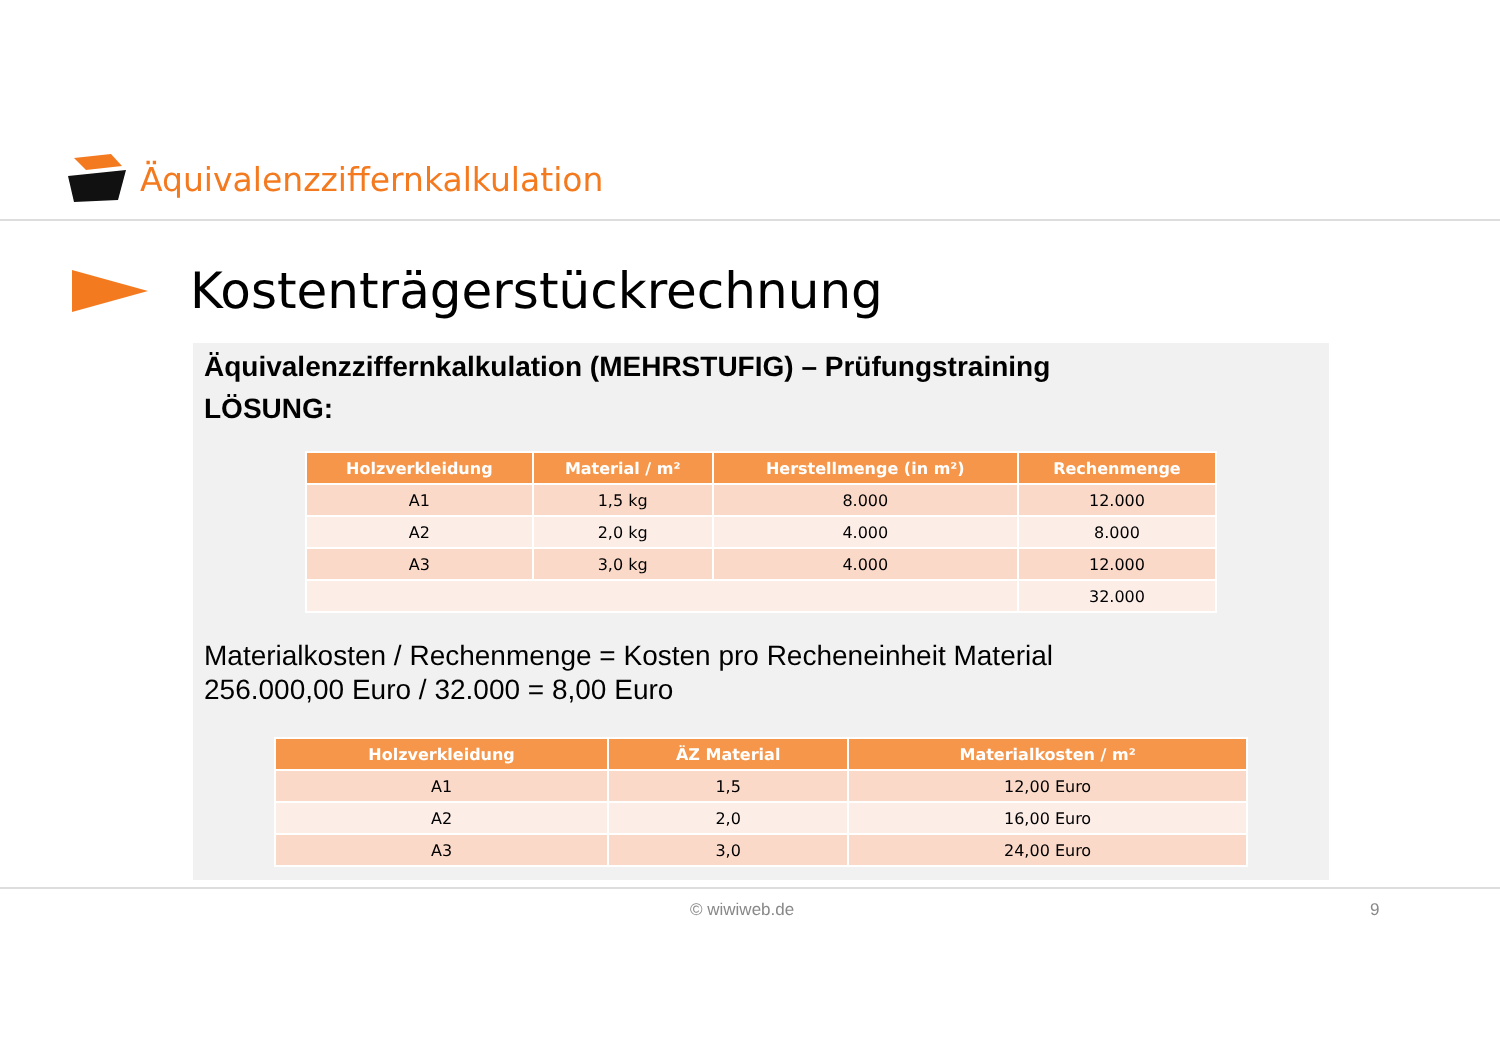Äquivalenzziffernkalkulation
Kostenträgerstückrechnung
Äquivalenzziffernkalkulation (MEHRSTUFIG) – Prüfungstraining
LÖSUNG:
| Holzverkleidung | Material / m² | Herstellmenge (in m²) | Rechenmenge |
| --- | --- | --- | --- |
| A1 | 1,5 kg | 8.000 | 12.000 |
| A2 | 2,0 kg | 4.000 | 8.000 |
| A3 | 3,0 kg | 4.000 | 12.000 |
| | | | 32.000 |
Materialkosten / Rechenmenge = Kosten pro Recheneinheit Material
256.000,00 Euro / 32.000 = 8,00 Euro
| Holzverkleidung | ÄZ Material | Materialkosten / m² |
| --- | --- | --- |
| A1 | 1,5 | 12,00 Euro |
| A2 | 2,0 | 16,00 Euro |
| A3 | 3,0 | 24,00 Euro |
© wiwiweb.de 9